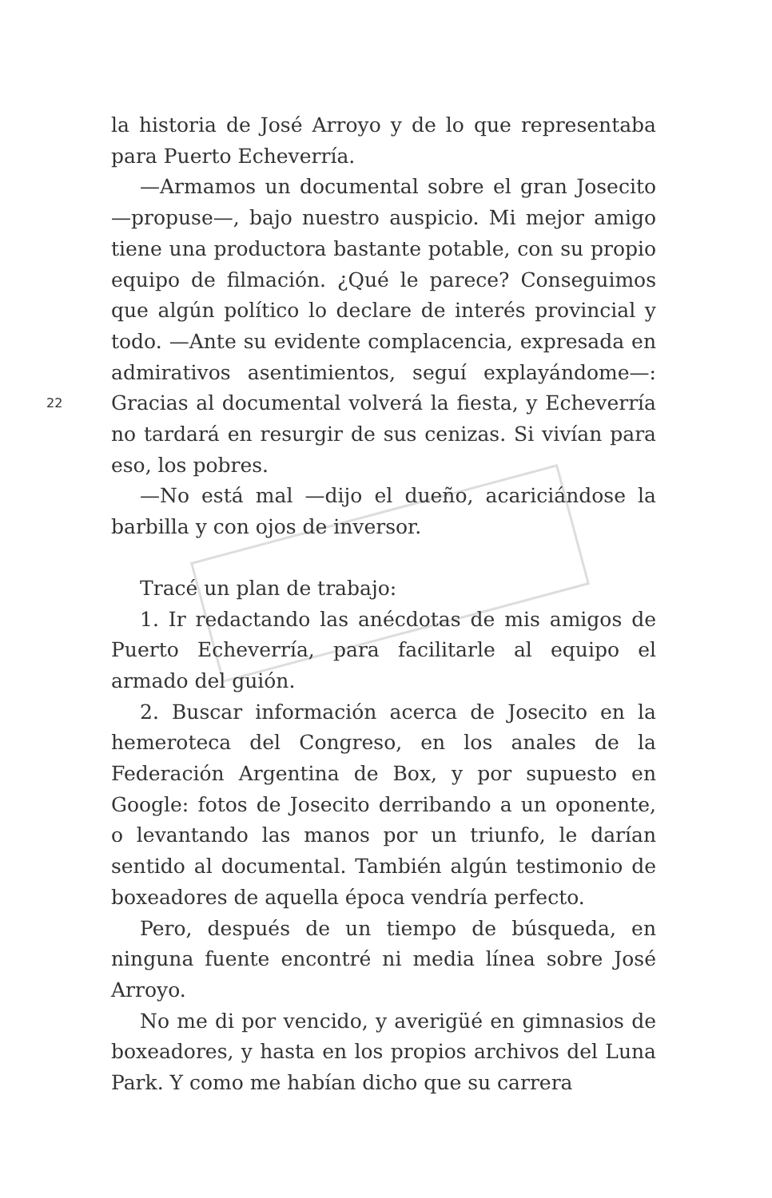22
la historia de José Arroyo y de lo que representaba para Puerto Echeverría.
—Armamos un documental sobre el gran Josecito —propuse—, bajo nuestro auspicio. Mi mejor amigo tiene una productora bastante potable, con su propio equipo de filmación. ¿Qué le parece? Conseguimos que algún político lo declare de interés provincial y todo. —Ante su evidente complacencia, expresada en admirativos asentimientos, seguí explayándome—: Gracias al documental volverá la fiesta, y Echeverría no tardará en resurgir de sus cenizas. Si vivían para eso, los pobres.
—No está mal —dijo el dueño, acariciándose la barbilla y con ojos de inversor.
Tracé un plan de trabajo:
1. Ir redactando las anécdotas de mis amigos de Puerto Echeverría, para facilitarle al equipo el armado del guión.
2. Buscar información acerca de Josecito en la hemeroteca del Congreso, en los anales de la Federación Argentina de Box, y por supuesto en Google: fotos de Josecito derribando a un oponente, o levantando las manos por un triunfo, le darían sentido al documental. También algún testimonio de boxeadores de aquella época vendría perfecto.
Pero, después de un tiempo de búsqueda, en ninguna fuente encontré ni media línea sobre José Arroyo.
No me di por vencido, y averigüé en gimnasios de boxeadores, y hasta en los propios archivos del Luna Park. Y como me habían dicho que su carrera